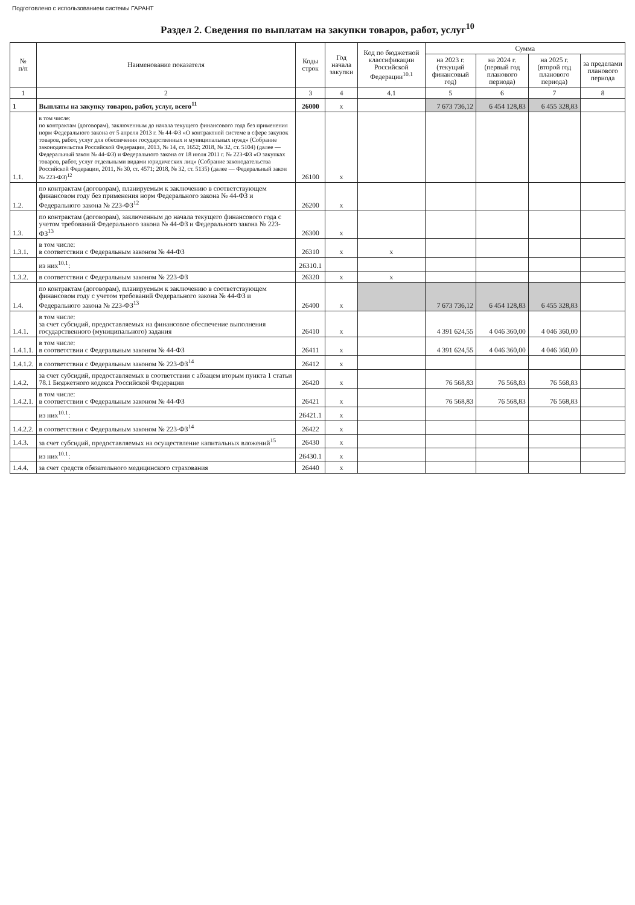Подготовлено с использованием системы ГАРАНТ
Раздел 2. Сведения по выплатам на закупки товаров, работ, услуг<sup>10</sup>
| № п/п | Наименование показателя | Коды строк | Год начала закупки | Код по бюджетной классификации Российской Федерации<sup>10.1</sup> | Сумма | | | |
| --- | --- | --- | --- | --- | --- | --- | --- | --- |
| | | | | | на 2023 г. (текущий финансовый год) | на 2024 г. (первый год планового периода) | на 2025 г. (второй год планового периода) | за пределами планового периода |
| 1 | 2 | 3 | 4 | 4.1 | 5 | 6 | 7 | 8 |
| 1 | Выплаты на закупку товаров, работ, услуг, всего<sup>11</sup> | 26000 | x | | 7 673 736,12 | 6 454 128,83 | 6 455 328,83 | |
| 1.1. | в том числе: по контрактам (договорам), заключенным до начала текущего финансового года без применения норм Федерального закона от 5 апреля 2013 г. № 44-ФЗ «О контрактной системе в сфере закупок товаров, работ, услуг для обеспечения государственных и муниципальных нужд» (Собрание законодательства Российской Федерации, 2013, № 14, ст. 1652; 2018, № 32, ст. 5104) (далее — Федеральный закон № 44-ФЗ) и Федерального закона от 18 июля 2011 г. № 223-ФЗ «О закупках товаров, работ, услуг отдельными видами юридических лиц» (Собрание законодательства Российской Федерации, 2011, № 30, ст. 4571; 2018, № 32, ст. 5135) (далее — Федеральный закон № 223-ФЗ)<sup>12</sup> | 26100 | x | | | | | |
| 1.2. | по контрактам (договорам), планируемым к заключению в соответствующем финансовом году без применения норм Федерального закона № 44-ФЗ и Федерального закона № 223-ФЗ<sup>12</sup> | 26200 | x | | | | | |
| 1.3. | по контрактам (договорам), заключенным до начала текущего финансового года с учетом требований Федерального закона № 44-ФЗ и Федерального закона № 223-ФЗ<sup>13</sup> | 26300 | x | | | | | |
| 1.3.1. | в том числе: в соответствии с Федеральным законом № 44-ФЗ | 26310 | x | x | | | | |
| | из них<sup>10.1</sup>: | 26310.1 | | | | | | |
| 1.3.2. | в соответствии с Федеральным законом № 223-ФЗ | 26320 | x | x | | | | |
| 1.4. | по контрактам (договорам), планируемым к заключению в соответствующем финансовом году с учетом требований Федерального закона № 44-ФЗ и Федерального закона № 223-ФЗ<sup>13</sup> | 26400 | x | | 7 673 736,12 | 6 454 128,83 | 6 455 328,83 | |
| 1.4.1. | в том числе: за счет субсидий, предоставляемых на финансовое обеспечение выполнения государственного (муниципального) задания | 26410 | x | | 4 391 624,55 | 4 046 360,00 | 4 046 360,00 | |
| 1.4.1.1. | в том числе: в соответствии с Федеральным законом № 44-ФЗ | 26411 | x | | 4 391 624,55 | 4 046 360,00 | 4 046 360,00 | |
| 1.4.1.2. | в соответствии с Федеральным законом № 223-ФЗ<sup>14</sup> | 26412 | x | | | | | |
| 1.4.2. | за счет субсидий, предоставляемых в соответствии с абзацем вторым пункта 1 статьи 78.1 Бюджетного кодекса Российской Федерации | 26420 | x | | 76 568,83 | 76 568,83 | 76 568,83 | |
| 1.4.2.1. | в том числе: в соответствии с Федеральным законом № 44-ФЗ | 26421 | x | | 76 568,83 | 76 568,83 | 76 568,83 | |
| | из них<sup>10.1</sup>: | 26421.1 | x | | | | | |
| 1.4.2.2. | в соответствии с Федеральным законом № 223-ФЗ<sup>14</sup> | 26422 | x | | | | | |
| 1.4.3. | за счет субсидий, предоставляемых на осуществление капитальных вложений<sup>15</sup> | 26430 | x | | | | | |
| | из них<sup>10.1</sup>: | 26430.1 | x | | | | | |
| 1.4.4. | за счет средств обязательного медицинского страхования | 26440 | x | | | | | |